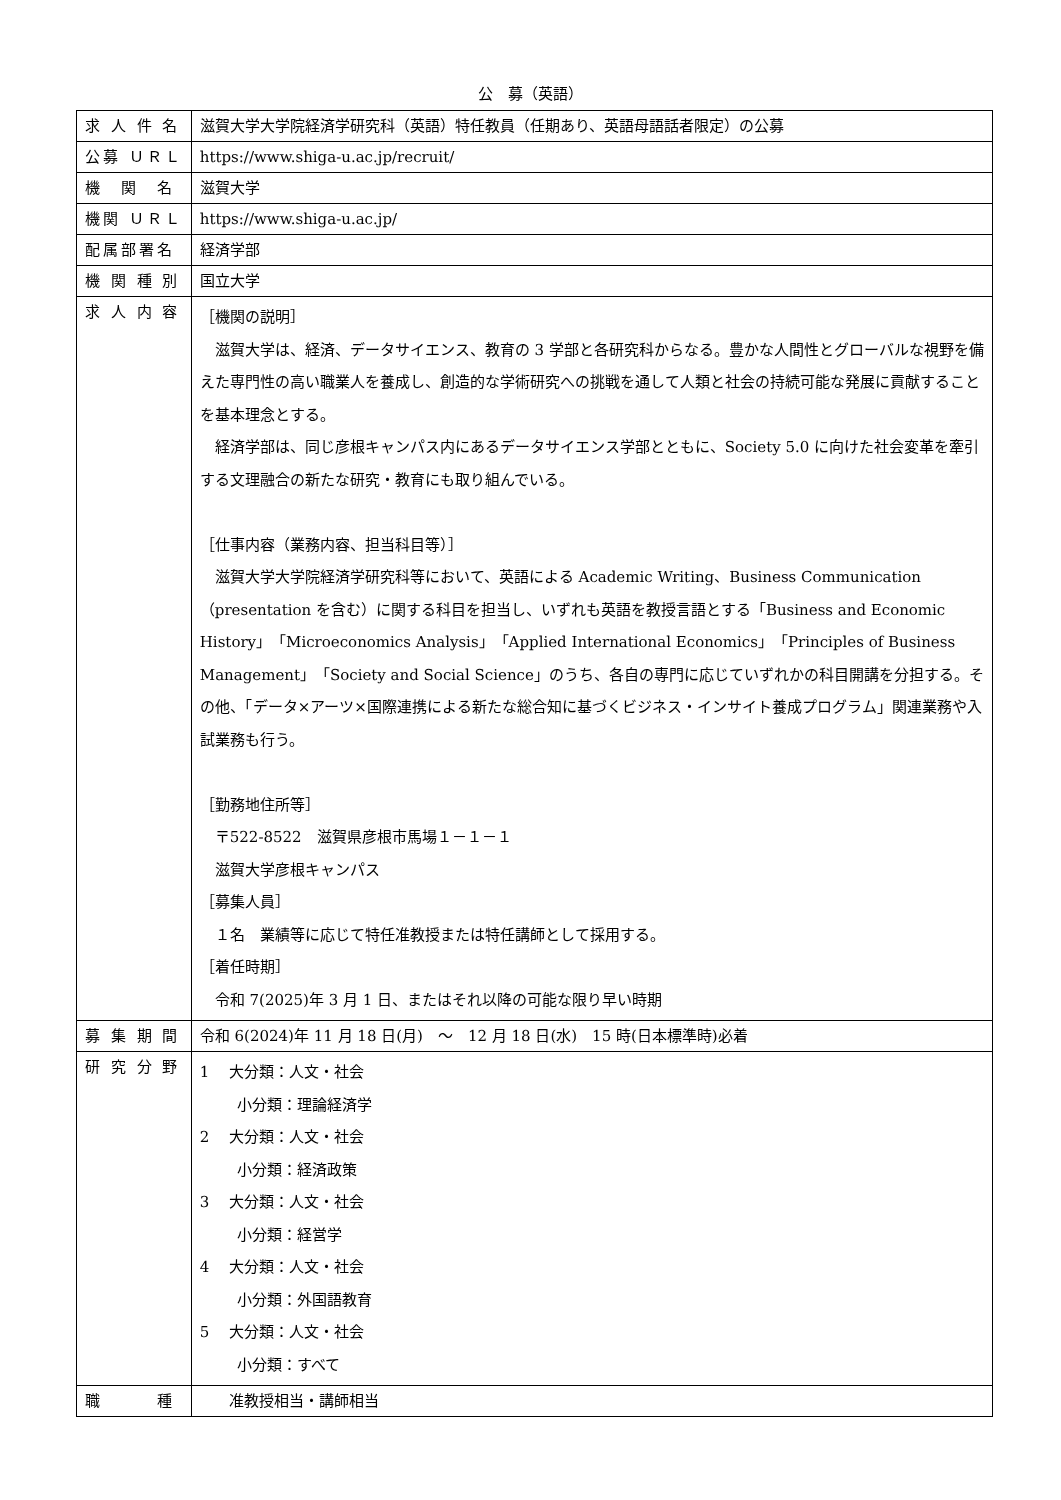公　募（英語）
| 求 人 件 名 | 滋賀大学大学院経済学研究科（英語）特任教員（任期あり、英語母語話者限定）の公募 |
| 公募 ＵＲＬ | https://www.shiga-u.ac.jp/recruit/ |
| 機 関 名 | 滋賀大学 |
| 機関 ＵＲＬ | https://www.shiga-u.ac.jp/ |
| 配属部署名 | 経済学部 |
| 機 関 種 別 | 国立大学 |
| 求 人 内 容 | ［機関の説明］ 滋賀大学は、経済、データサイエンス、教育の 3 学部と各研究科からなる。豊かな人間性とグローバルな視野を備えた専門性の高い職業人を養成し、創造的な学術研究への挑戦を通して人類と社会の持続可能な発展に貢献することを基本理念とする。 経済学部は、同じ彦根キャンパス内にあるデータサイエンス学部とともに、Society 5.0 に向けた社会変革を牽引する文理融合の新たな研究・教育にも取り組んでいる。 ［仕事内容（業務内容、担当科目等）］ 滋賀大学大学院経済学研究科等において、英語による Academic Writing、Business Communication（presentation を含む）に関する科目を担当し、いずれも英語を教授言語とする「Business and Economic History」「Microeconomics Analysis」「Applied International Economics」「Principles of Business Management」「Society and Social Science」のうち、各自の専門に応じていずれかの科目開講を分担する。その他、「データ×アーツ×国際連携による新たな総合知に基づくビジネス・インサイト養成プログラム」関連業務や入試業務も行う。 ［勤務地住所等］ 〒522-8522 滋賀県彦根市馬場１－１－１ 滋賀大学彦根キャンパス ［募集人員］ １名 業績等に応じて特任准教授または特任講師として採用する。 ［着任時期］ 令和 7(2025)年 3 月 1 日、またはそれ以降の可能な限り早い時期 |
| 募 集 期 間 | 令和 6(2024)年 11 月 18 日(月) ～ 12 月 18 日(水) 15 時(日本標準時)必着 |
| 研 究 分 野 | 1 大分類：人文・社会 小分類：理論経済学 2 大分類：人文・社会 小分類：経済政策 3 大分類：人文・社会 小分類：経営学 4 大分類：人文・社会 小分類：外国語教育 5 大分類：人文・社会 小分類：すべて |
| 職 種 | 准教授相当・講師相当 |